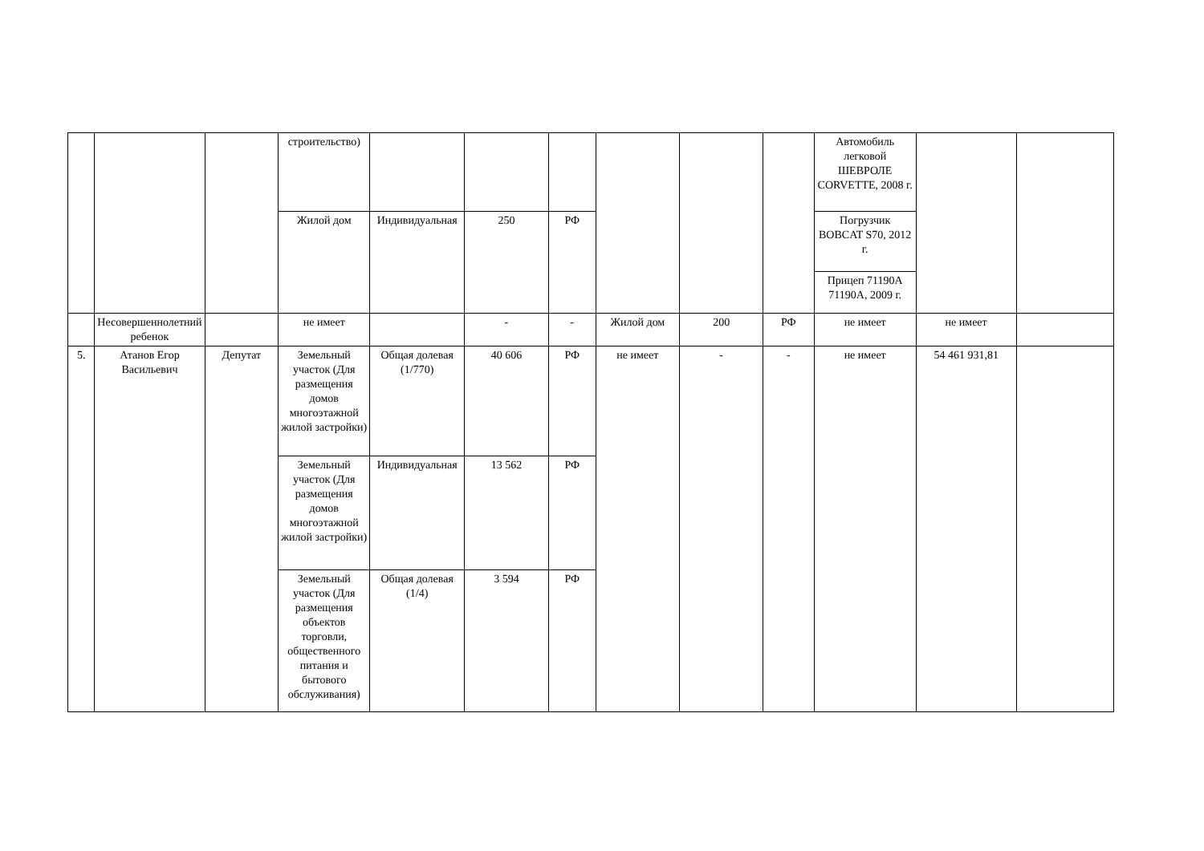| | | | строительство) | | | | | | | Автомобиль легковой ШЕВРОЛЕ CORVETTE, 2008 г. | | |
| | | | Жилой дом | Индивидуальная | 250 | РФ | | | | Погрузчик BOBCAT S70, 2012 г. | | |
| | | | | | | | | | | Прицеп 71190А 71190А, 2009 г. | | |
| | Несовершеннолетний ребенок | | не имеет | | - | - | Жилой дом | 200 | РФ | не имеет | не имеет | |
| 5. | Атанов Егор Васильевич | Депутат | Земельный участок (Для размещения домов многоэтажной жилой застройки) | Общая долевая (1/770) | 40 606 | РФ | не имеет | - | - | не имеет | 54 461 931,81 | |
| | | | Земельный участок (Для размещения домов многоэтажной жилой застройки) | Индивидуальная | 13 562 | РФ | | | | | | |
| | | | Земельный участок (Для размещения объектов торговли, общественного питания и бытового обслуживания) | Общая долевая (1/4) | 3 594 | РФ | | | | | | |